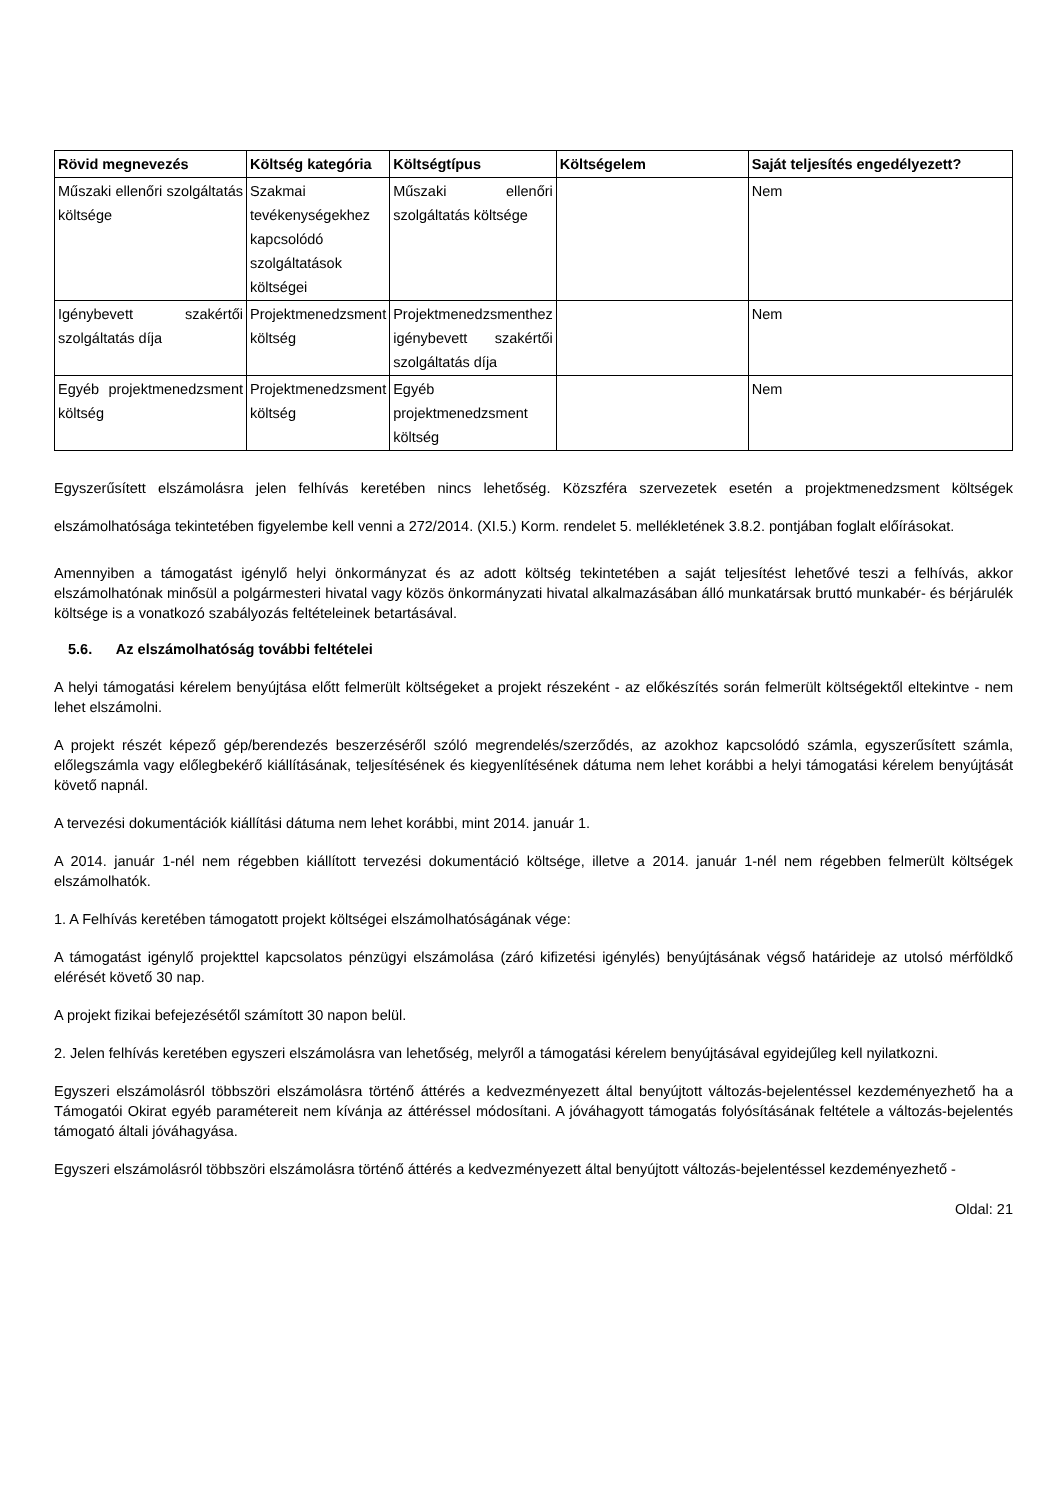| Rövid megnevezés | Költség kategória | Költségtípus | Költségelem | Saját teljesítés engedélyezett? |
| --- | --- | --- | --- | --- |
| Műszaki ellenőri szolgáltatás költsége | Szakmai tevékenységekhez kapcsolódó szolgáltatások költségei | Műszaki ellenőri szolgáltatás költsége | | Nem |
| Igénybevett szakértői szolgáltatás díja | Projektmenedzsment költség | Projektmenedzsmenthez igénybevett szakértői szolgáltatás díja | | Nem |
| Egyéb projektmenedzsment költség | Projektmenedzsment költség | Egyéb projektmenedzsment költség | | Nem |
Egyszerűsített elszámolásra jelen felhívás keretében nincs lehetőség. Közszféra szervezetek esetén a projektmenedzsment költségek elszámolhatósága tekintetében figyelembe kell venni a 272/2014. (XI.5.) Korm. rendelet 5. mellékletének 3.8.2. pontjában foglalt előírásokat.
Amennyiben a támogatást igénylő helyi önkormányzat és az adott költség tekintetében a saját teljesítést lehetővé teszi a felhívás, akkor elszámolhatónak minősül a polgármesteri hivatal vagy közös önkormányzati hivatal alkalmazásában álló munkatársak bruttó munkabér- és bérjárulék költsége is a vonatkozó szabályozás feltételeinek betartásával.
5.6. Az elszámolhatóság további feltételei
A helyi támogatási kérelem benyújtása előtt felmerült költségeket a projekt részeként - az előkészítés során felmerült költségektől eltekintve - nem lehet elszámolni.
A projekt részét képező gép/berendezés beszerzéséről szóló megrendelés/szerződés, az azokhoz kapcsolódó számla, egyszerűsített számla, előlegszámla vagy előlegbekérő kiállításának, teljesítésének és kiegyenlítésének dátuma nem lehet korábbi a helyi támogatási kérelem benyújtását követő napnál.
A tervezési dokumentációk kiállítási dátuma nem lehet korábbi, mint 2014. január 1.
A 2014. január 1-nél nem régebben kiállított tervezési dokumentáció költsége, illetve a 2014. január 1-nél nem régebben felmerült költségek elszámolhatók.
1. A Felhívás keretében támogatott projekt költségei elszámolhatóságának vége:
A támogatást igénylő projekttel kapcsolatos pénzügyi elszámolása (záró kifizetési igénylés) benyújtásának végső határideje az utolsó mérföldkő elérését követő 30 nap.
A projekt fizikai befejezésétől számított 30 napon belül.
2. Jelen felhívás keretében egyszeri elszámolásra van lehetőség, melyről a támogatási kérelem benyújtásával egyidejűleg kell nyilatkozni.
Egyszeri elszámolásról többszöri elszámolásra történő áttérés a kedvezményezett által benyújtott változás-bejelentéssel kezdeményezhető ha a Támogatói Okirat egyéb paramétereit nem kívánja az áttéréssel módosítani. A jóváhagyott támogatás folyósításának feltétele a változás-bejelentés támogató általi jóváhagyása.
Egyszeri elszámolásról többszöri elszámolásra történő áttérés a kedvezményezett által benyújtott változás-bejelentéssel kezdeményezhető -
Oldal: 21